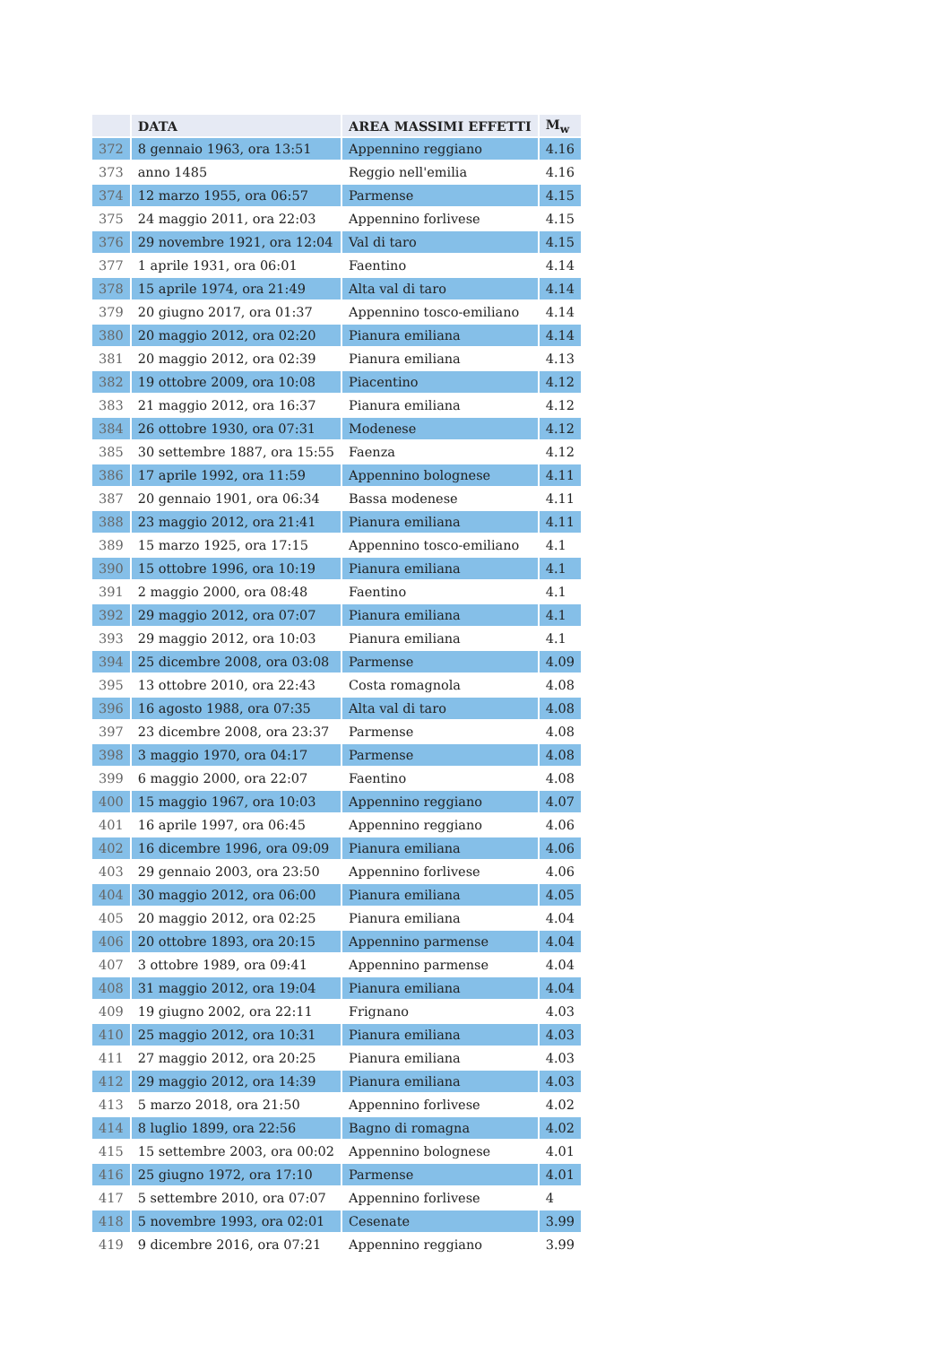| | DATA | AREA MASSIMI EFFETTI | M<sub>w</sub> |
| --- | --- | --- | --- |
| 372 | 8 gennaio 1963, ora 13:51 | Appennino reggiano | 4.16 |
| 373 | anno 1485 | Reggio nell'emilia | 4.16 |
| 374 | 12 marzo 1955, ora 06:57 | Parmense | 4.15 |
| 375 | 24 maggio 2011, ora 22:03 | Appennino forlivese | 4.15 |
| 376 | 29 novembre 1921, ora 12:04 | Val di taro | 4.15 |
| 377 | 1 aprile 1931, ora 06:01 | Faentino | 4.14 |
| 378 | 15 aprile 1974, ora 21:49 | Alta val di taro | 4.14 |
| 379 | 20 giugno 2017, ora 01:37 | Appennino tosco-emiliano | 4.14 |
| 380 | 20 maggio 2012, ora 02:20 | Pianura emiliana | 4.14 |
| 381 | 20 maggio 2012, ora 02:39 | Pianura emiliana | 4.13 |
| 382 | 19 ottobre 2009, ora 10:08 | Piacentino | 4.12 |
| 383 | 21 maggio 2012, ora 16:37 | Pianura emiliana | 4.12 |
| 384 | 26 ottobre 1930, ora 07:31 | Modenese | 4.12 |
| 385 | 30 settembre 1887, ora 15:55 | Faenza | 4.12 |
| 386 | 17 aprile 1992, ora 11:59 | Appennino bolognese | 4.11 |
| 387 | 20 gennaio 1901, ora 06:34 | Bassa modenese | 4.11 |
| 388 | 23 maggio 2012, ora 21:41 | Pianura emiliana | 4.11 |
| 389 | 15 marzo 1925, ora 17:15 | Appennino tosco-emiliano | 4.1 |
| 390 | 15 ottobre 1996, ora 10:19 | Pianura emiliana | 4.1 |
| 391 | 2 maggio 2000, ora 08:48 | Faentino | 4.1 |
| 392 | 29 maggio 2012, ora 07:07 | Pianura emiliana | 4.1 |
| 393 | 29 maggio 2012, ora 10:03 | Pianura emiliana | 4.1 |
| 394 | 25 dicembre 2008, ora 03:08 | Parmense | 4.09 |
| 395 | 13 ottobre 2010, ora 22:43 | Costa romagnola | 4.08 |
| 396 | 16 agosto 1988, ora 07:35 | Alta val di taro | 4.08 |
| 397 | 23 dicembre 2008, ora 23:37 | Parmense | 4.08 |
| 398 | 3 maggio 1970, ora 04:17 | Parmense | 4.08 |
| 399 | 6 maggio 2000, ora 22:07 | Faentino | 4.08 |
| 400 | 15 maggio 1967, ora 10:03 | Appennino reggiano | 4.07 |
| 401 | 16 aprile 1997, ora 06:45 | Appennino reggiano | 4.06 |
| 402 | 16 dicembre 1996, ora 09:09 | Pianura emiliana | 4.06 |
| 403 | 29 gennaio 2003, ora 23:50 | Appennino forlivese | 4.06 |
| 404 | 30 maggio 2012, ora 06:00 | Pianura emiliana | 4.05 |
| 405 | 20 maggio 2012, ora 02:25 | Pianura emiliana | 4.04 |
| 406 | 20 ottobre 1893, ora 20:15 | Appennino parmense | 4.04 |
| 407 | 3 ottobre 1989, ora 09:41 | Appennino parmense | 4.04 |
| 408 | 31 maggio 2012, ora 19:04 | Pianura emiliana | 4.04 |
| 409 | 19 giugno 2002, ora 22:11 | Frignano | 4.03 |
| 410 | 25 maggio 2012, ora 10:31 | Pianura emiliana | 4.03 |
| 411 | 27 maggio 2012, ora 20:25 | Pianura emiliana | 4.03 |
| 412 | 29 maggio 2012, ora 14:39 | Pianura emiliana | 4.03 |
| 413 | 5 marzo 2018, ora 21:50 | Appennino forlivese | 4.02 |
| 414 | 8 luglio 1899, ora 22:56 | Bagno di romagna | 4.02 |
| 415 | 15 settembre 2003, ora 00:02 | Appennino bolognese | 4.01 |
| 416 | 25 giugno 1972, ora 17:10 | Parmense | 4.01 |
| 417 | 5 settembre 2010, ora 07:07 | Appennino forlivese | 4 |
| 418 | 5 novembre 1993, ora 02:01 | Cesenate | 3.99 |
| 419 | 9 dicembre 2016, ora 07:21 | Appennino reggiano | 3.99 |